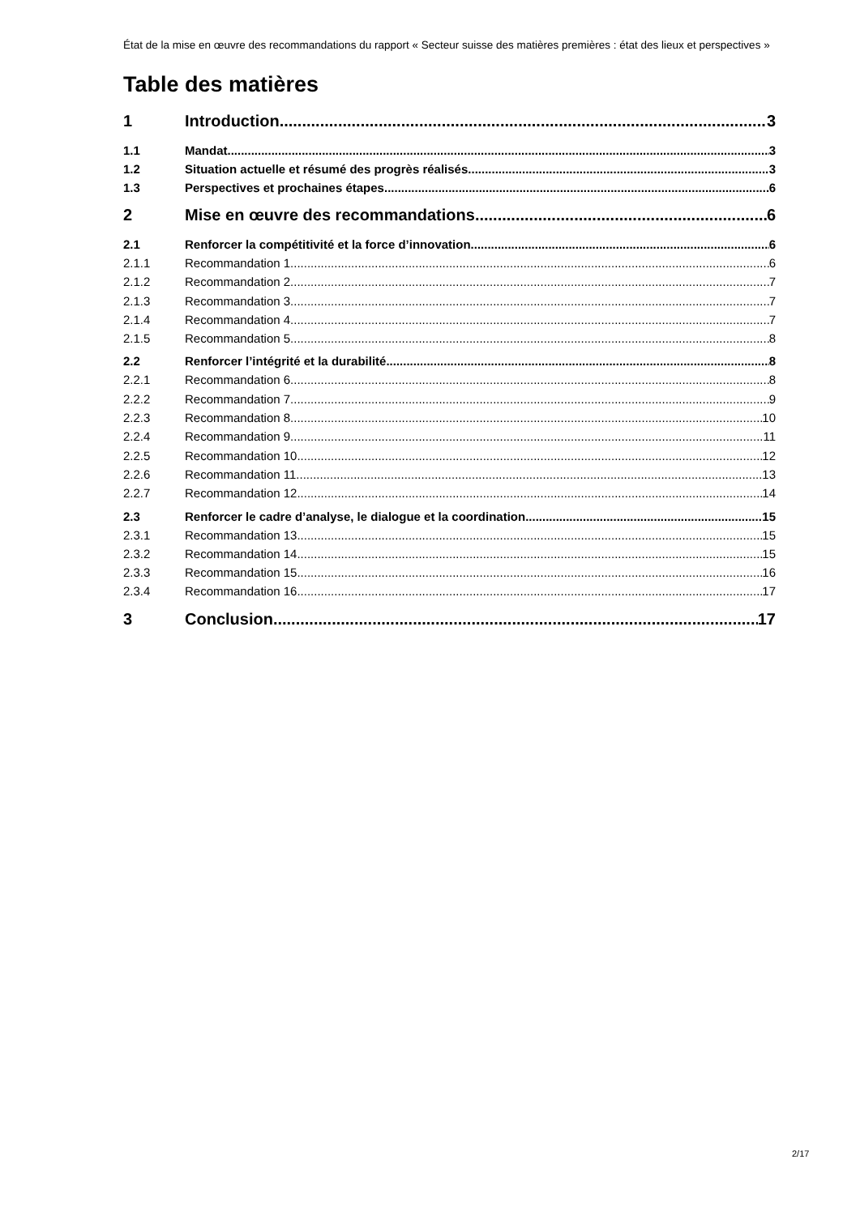État de la mise en œuvre des recommandations du rapport « Secteur suisse des matières premières : état des lieux et perspectives »
Table des matières
1 Introduction 3
1.1 Mandat 3
1.2 Situation actuelle et résumé des progrès réalisés 3
1.3 Perspectives et prochaines étapes 6
2 Mise en œuvre des recommandations 6
2.1 Renforcer la compétitivité et la force d’innovation 6
2.1.1 Recommandation 1 6
2.1.2 Recommandation 2 7
2.1.3 Recommandation 3 7
2.1.4 Recommandation 4 7
2.1.5 Recommandation 5 8
2.2 Renforcer l’intégrité et la durabilité 8
2.2.1 Recommandation 6 8
2.2.2 Recommandation 7 9
2.2.3 Recommandation 8 10
2.2.4 Recommandation 9 11
2.2.5 Recommandation 10 12
2.2.6 Recommandation 11 13
2.2.7 Recommandation 12 14
2.3 Renforcer le cadre d’analyse, le dialogue et la coordination 15
2.3.1 Recommandation 13 15
2.3.2 Recommandation 14 15
2.3.3 Recommandation 15 16
2.3.4 Recommandation 16 17
3 Conclusion 17
2/17